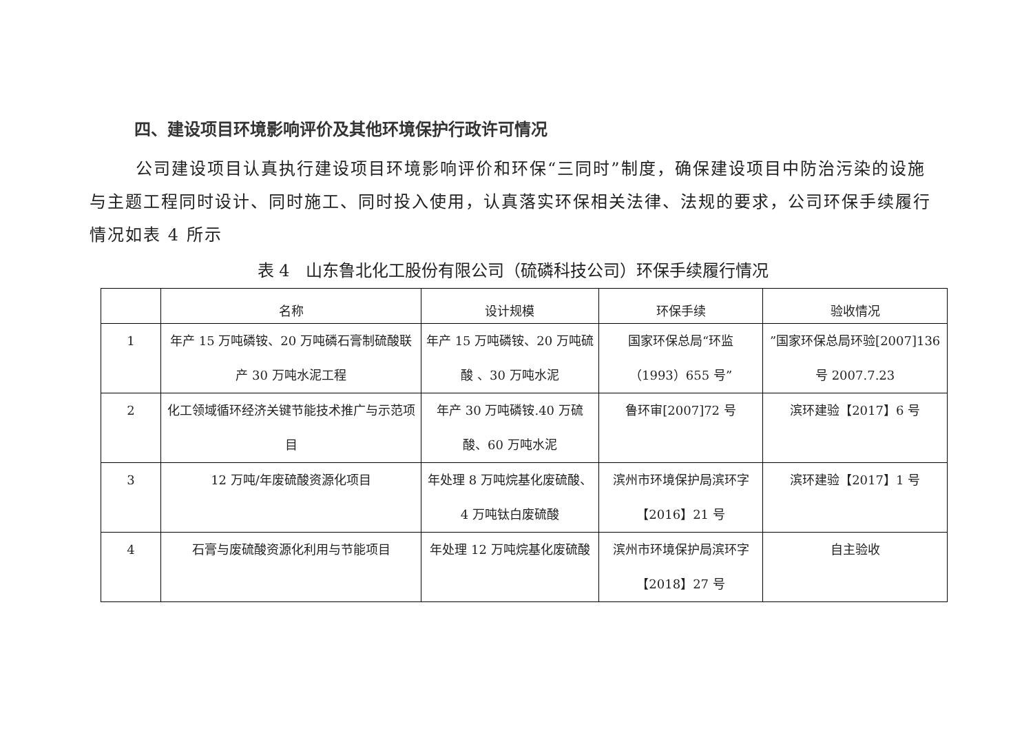四、建设项目环境影响评价及其他环境保护行政许可情况
公司建设项目认真执行建设项目环境影响评价和环保“三同时”制度，确保建设项目中防治污染的设施与主题工程同时设计、同时施工、同时投入使用，认真落实环保相关法律、法规的要求，公司环保手续履行情况如表 4 所示
表 4　山东鲁北化工股份有限公司（硫磷科技公司）环保手续履行情况
| | 名称 | 设计规模 | 环保手续 | 验收情况 |
| --- | --- | --- | --- | --- |
| 1 | 年产 15 万吨磷铵、20 万吨磷石膏制硫酸联产 30 万吨水泥工程 | 年产 15 万吨磷铵、20 万吨硫酸 、30 万吨水泥 | 国家环保总局“环监（1993）655 号” | ”国家环保总局环验[2007]136 号 2007.7.23 |
| 2 | 化工领域循环经济关键节能技术推广与示范项目 | 年产 30 万吨磷铵.40 万硫酸、60 万吨水泥 | 鲁环审[2007]72 号 | 滨环建验【2017】6 号 |
| 3 | 12 万吨/年废硫酸资源化项目 | 年处理 8 万吨烷基化废硫酸、4 万吨钛白废硫酸 | 滨州市环境保护局滨环字【2016】21 号 | 滨环建验【2017】1 号 |
| 4 | 石膏与废硫酸资源化利用与节能项目 | 年处理 12 万吨烷基化废硫酸 | 滨州市环境保护局滨环字【2018】27 号 | 自主验收 |